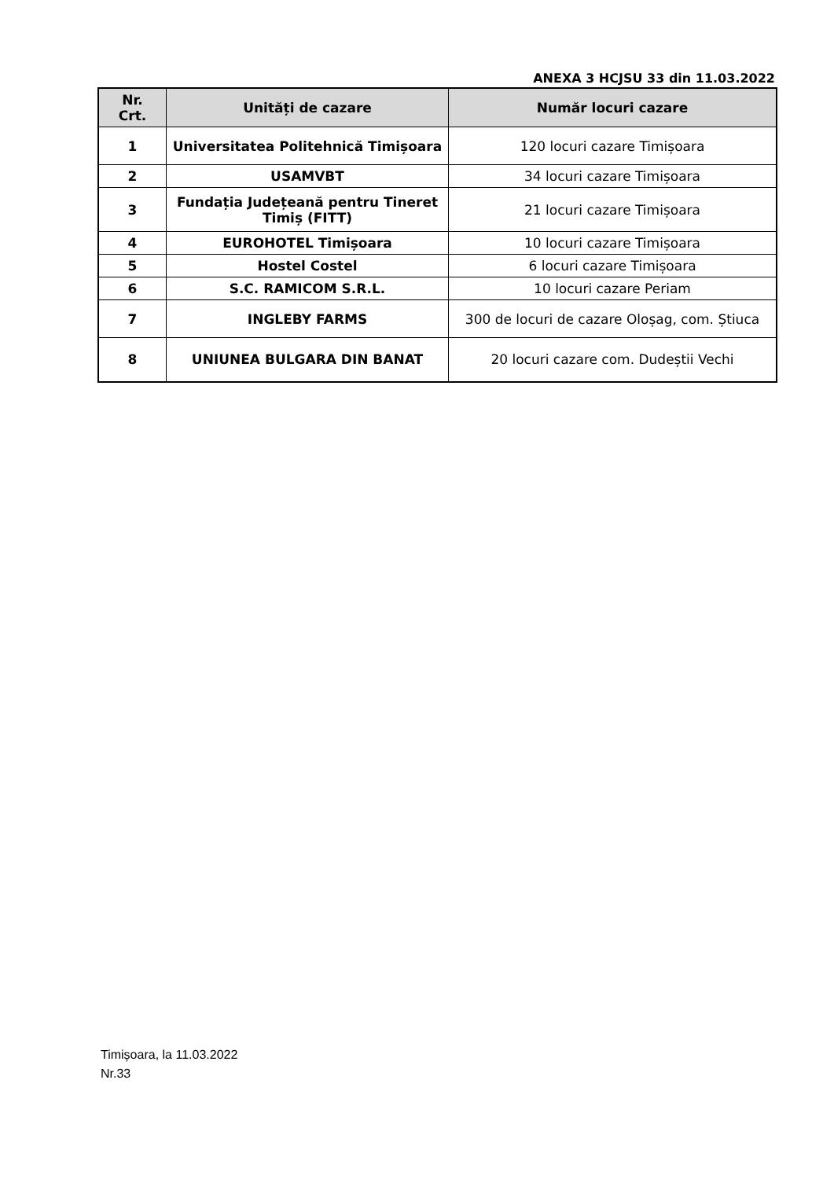ANEXA 3 HCJSU 33 din 11.03.2022
| Nr. Crt. | Unități de cazare | Număr locuri cazare |
| --- | --- | --- |
| 1 | Universitatea Politehnică Timișoara | 120 locuri cazare Timișoara |
| 2 | USAMVBT | 34 locuri cazare Timișoara |
| 3 | Fundația Județeană pentru Tineret Timiș (FITT) | 21 locuri cazare Timișoara |
| 4 | EUROHOTEL Timișoara | 10 locuri cazare Timișoara |
| 5 | Hostel Costel | 6 locuri cazare Timișoara |
| 6 | S.C. RAMICOM S.R.L. | 10 locuri cazare Periam |
| 7 | INGLEBY FARMS | 300 de locuri de cazare Oloșag, com. Știuca |
| 8 | UNIUNEA BULGARA DIN BANAT | 20 locuri cazare com. Dudeștii Vechi |
Timișoara, la 11.03.2022
Nr.33